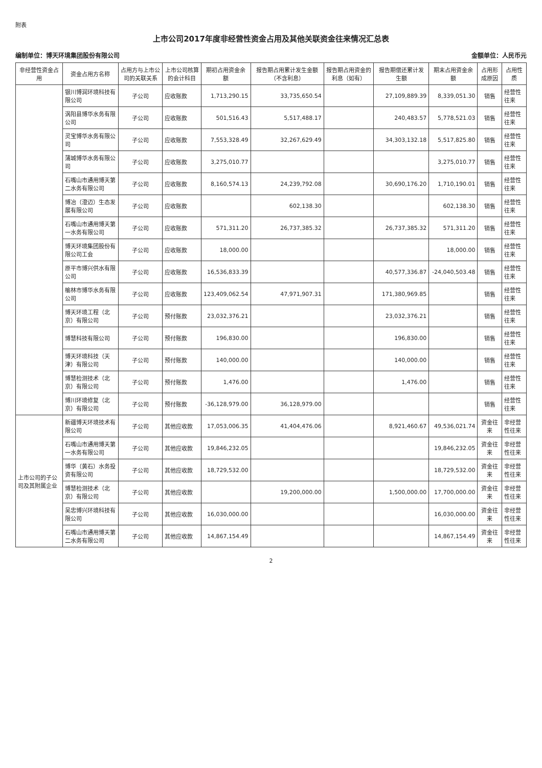附表
上市公司2017年度非经营性资金占用及其他关联资金往来情况汇总表
编制单位：博天环境集团股份有限公司 金额单位：人民币元
| 非经营性资金占用 | 资金占用方名称 | 占用方与上市公司的关联关系 | 上市公司核算的会计科目 | 期初占用资金余额 | 报告期占用累计发生金额（不含利息） | 报告期占用资金的利息（如有） | 报告期偿还累计发生额 | 期末占用资金余额 | 占用形成原因 | 占用性质 |
| --- | --- | --- | --- | --- | --- | --- | --- | --- | --- | --- |
| | 银川博润环境科技有限公司 | 子公司 | 应收账款 | 1,713,290.15 | 33,735,650.54 | | 27,109,889.39 | 8,339,051.30 | 销售 | 经营性往来 |
| | 涡阳县博华水务有限公司 | 子公司 | 应收账款 | 501,516.43 | 5,517,488.17 | | 240,483.57 | 5,778,521.03 | 销售 | 经营性往来 |
| | 灵宝博华水务有限公司 | 子公司 | 应收账款 | 7,553,328.49 | 32,267,629.49 | | 34,303,132.18 | 5,517,825.80 | 销售 | 经营性往来 |
| | 蒲城博华水务有限公司 | 子公司 | 应收账款 | 3,275,010.77 | | | | 3,275,010.77 | 销售 | 经营性往来 |
| | 石嘴山市通用博天第二水务有限公司 | 子公司 | 应收账款 | 8,160,574.13 | 24,239,792.08 | | 30,690,176.20 | 1,710,190.01 | 销售 | 经营性往来 |
| | 博冶（澄迈）生态发展有限公司 | 子公司 | 应收账款 | | 602,138.30 | | | 602,138.30 | 销售 | 经营性往来 |
| | 石嘴山市通用博天第一水务有限公司 | 子公司 | 应收账款 | 571,311.20 | 26,737,385.32 | | 26,737,385.32 | 571,311.20 | 销售 | 经营性往来 |
| | 博天环境集团股份有限公司工会 | 子公司 | 应收账款 | 18,000.00 | | | | 18,000.00 | 销售 | 经营性往来 |
| | 原平市博兴供水有限公司 | 子公司 | 应收账款 | 16,536,833.39 | | | 40,577,336.87 | -24,040,503.48 | 销售 | 经营性往来 |
| | 榆林市博华水务有限公司 | 子公司 | 应收账款 | 123,409,062.54 | 47,971,907.31 | | 171,380,969.85 | | 销售 | 经营性往来 |
| | 博天环境工程（北京）有限公司 | 子公司 | 预付账款 | 23,032,376.21 | | | 23,032,376.21 | | 销售 | 经营性往来 |
| | 博慧科技有限公司 | 子公司 | 预付账款 | 196,830.00 | | | 196,830.00 | | 销售 | 经营性往来 |
| | 博天环境科技（天津）有限公司 | 子公司 | 预付账款 | 140,000.00 | | | 140,000.00 | | 销售 | 经营性往来 |
| | 博慧检测技术（北京）有限公司 | 子公司 | 预付账款 | 1,476.00 | | | 1,476.00 | | 销售 | 经营性往来 |
| | 博川环境修复（北京）有限公司 | 子公司 | 预付账款 | -36,128,979.00 | 36,128,979.00 | | | | 销售 | 经营性往来 |
| 上市公司的子公司及其附属企业 | 新疆博天环境技术有限公司 | 子公司 | 其他应收款 | 17,053,006.35 | 41,404,476.06 | | 8,921,460.67 | 49,536,021.74 | 资金往来 | 非经营性往来 |
| | 石嘴山市通用博天第一水务有限公司 | 子公司 | 其他应收款 | 19,846,232.05 | | | | 19,846,232.05 | 资金往来 | 非经营性往来 |
| | 博华（黄石）水务投资有限公司 | 子公司 | 其他应收款 | 18,729,532.00 | | | | 18,729,532.00 | 资金往来 | 非经营性往来 |
| | 博慧检测技术（北京）有限公司 | 子公司 | 其他应收款 | | 19,200,000.00 | | 1,500,000.00 | 17,700,000.00 | 资金往来 | 非经营性往来 |
| | 吴忠博兴环境科技有限公司 | 子公司 | 其他应收款 | 16,030,000.00 | | | | 16,030,000.00 | 资金往来 | 非经营性往来 |
| | 石嘴山市通用博天第二水务有限公司 | 子公司 | 其他应收款 | 14,867,154.49 | | | | 14,867,154.49 | 资金往来 | 非经营性往来 |
2